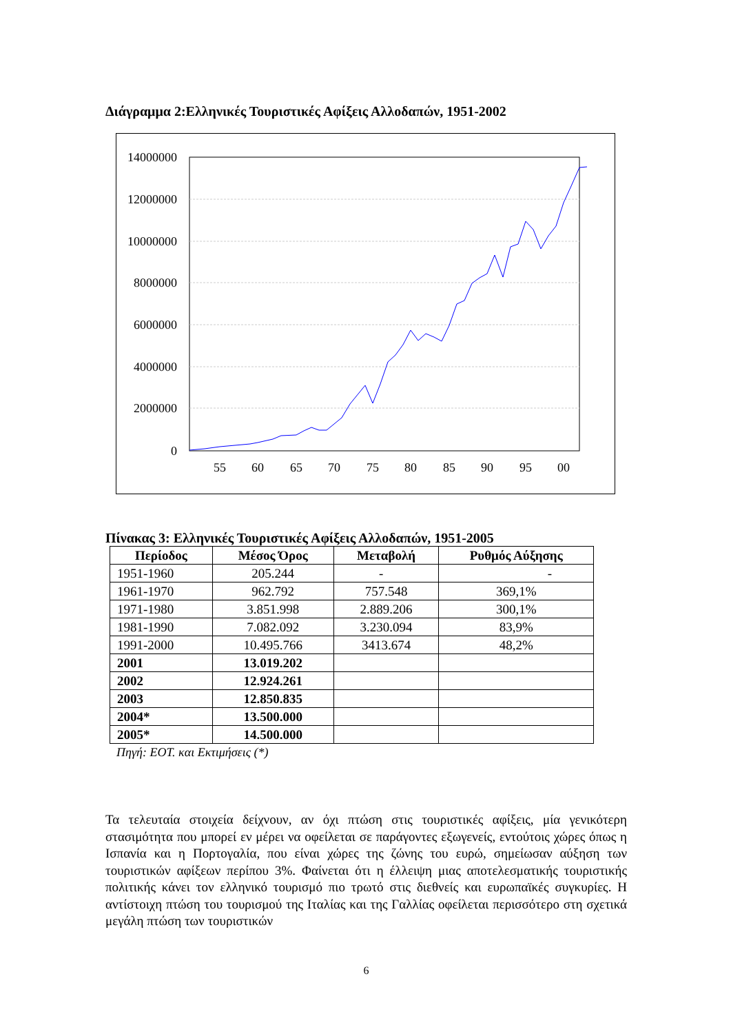Διάγραμμα 2:Ελληνικές Τουριστικές Αφίξεις Αλλοδαπών, 1951-2002
14000000
12000000
10000000
8000000
6000000
4000000
2000000
0
55
60
65
70
75
80
85
90
95
00
Πίνακας 3: Ελληνικές Τουριστικές Αφίξεις Αλλοδαπών, 1951-2005
| Περίοδος | Μέσος Όρος | Μεταβολή | Ρυθμός Αύξησης |
| --- | --- | --- | --- |
| 1951-1960 | 205.244 | - | - |
| 1961-1970 | 962.792 | 757.548 | 369,1% |
| 1971-1980 | 3.851.998 | 2.889.206 | 300,1% |
| 1981-1990 | 7.082.092 | 3.230.094 | 83,9% |
| 1991-2000 | 10.495.766 | 3413.674 | 48,2% |
| 2001 | 13.019.202 | | |
| 2002 | 12.924.261 | | |
| 2003 | 12.850.835 | | |
| 2004* | 13.500.000 | | |
| 2005* | 14.500.000 | | |
Πηγή: ΕΟΤ. και Εκτιμήσεις (*)
Τα τελευταία στοιχεία δείχνουν, αν όχι πτώση στις τουριστικές αφίξεις, μία γενικότερη στασιμότητα που μπορεί εν μέρει να οφείλεται σε παράγοντες εξωγενείς, εντούτοις χώρες όπως η Ισπανία και η Πορτογαλία, που είναι χώρες της ζώνης του ευρώ, σημείωσαν αύξηση των τουριστικών αφίξεων περίπου 3%. Φαίνεται ότι η έλλειψη μιας αποτελεσματικής τουριστικής πολιτικής κάνει τον ελληνικό τουρισμό πιο τρωτό στις διεθνείς και ευρωπαϊκές συγκυρίες. Η αντίστοιχη πτώση του τουρισμού της Ιταλίας και της Γαλλίας οφείλεται περισσότερο στη σχετικά μεγάλη πτώση των τουριστικών
6